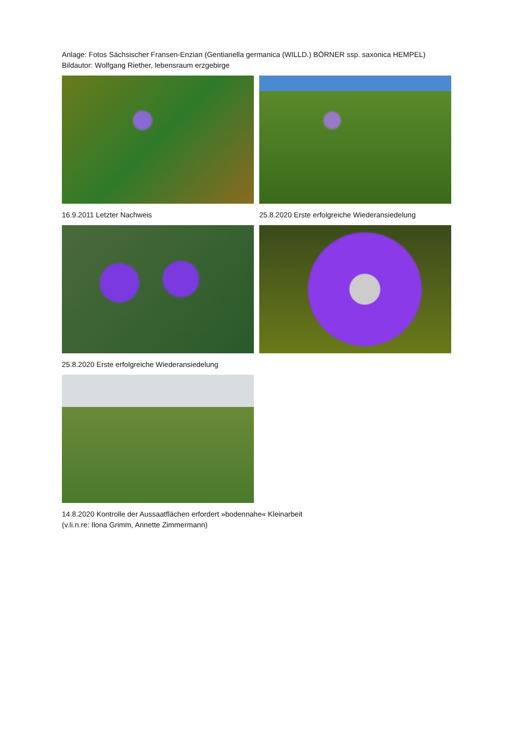Anlage: Fotos Sächsischer Fransen-Enzian (Gentianella germanica (WILLD.) BÖRNER ssp. saxonica HEMPEL)
Bildautor: Wolfgang Riether, lebensraum erzgebirge
16.9.2011 Letzter Nachweis 25.8.2020 Erste erfolgreiche Wiederansiedelung
25.8.2020 Erste erfolgreiche Wiederansiedelung
14.8.2020 Kontrolle der Aussaatflächen erfordert »bodennahe« Kleinarbeit
(v.li.n.re: Ilona Grimm, Annette Zimmermann)